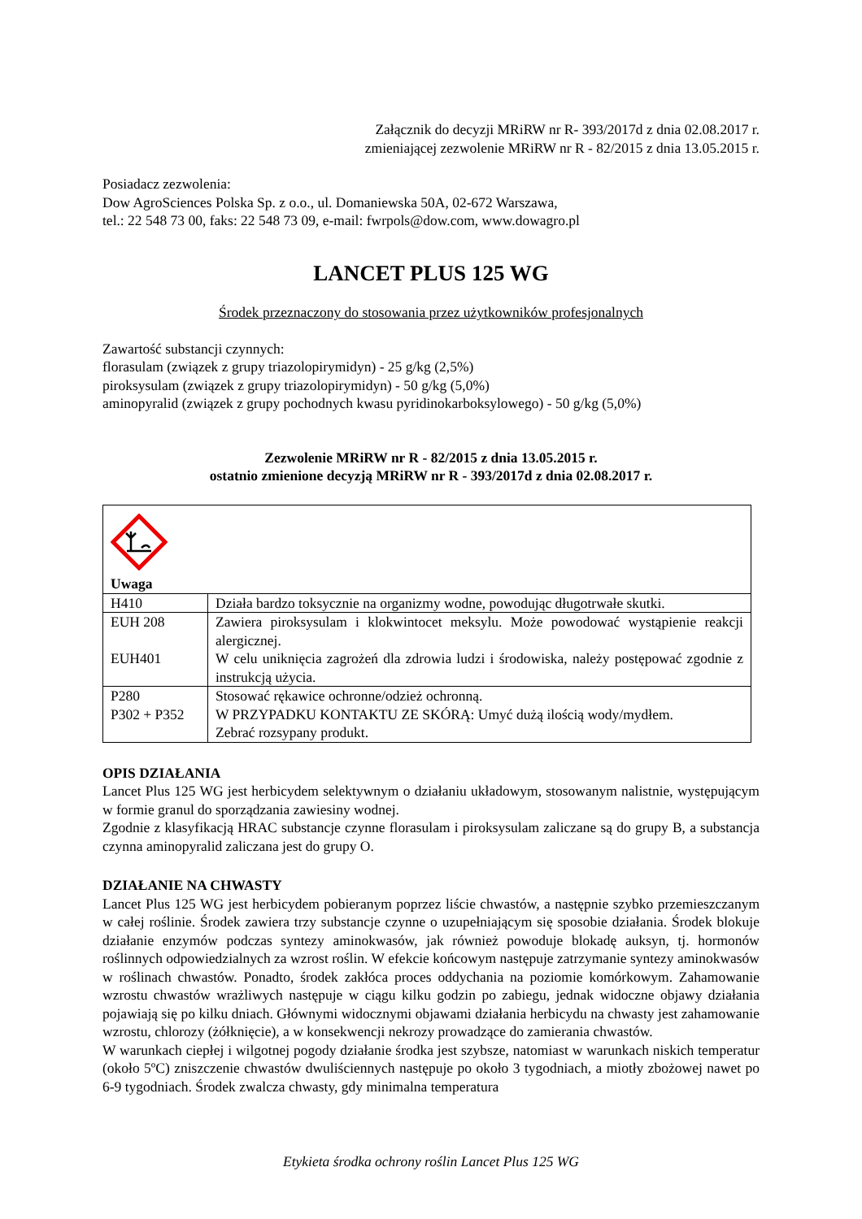Załącznik do decyzji MRiRW nr R- 393/2017d z dnia 02.08.2017 r.
zmieniającej zezwolenie MRiRW nr R - 82/2015 z dnia 13.05.2015 r.
Posiadacz zezwolenia:
Dow AgroSciences Polska Sp. z o.o., ul. Domaniewska 50A, 02-672 Warszawa,
tel.: 22 548 73 00, faks: 22 548 73 09, e-mail: fwrpols@dow.com, www.dowagro.pl
LANCET PLUS 125 WG
Środek przeznaczony do stosowania przez użytkowników profesjonalnych
Zawartość substancji czynnych:
florasulam (związek z grupy triazolopirymidyn) - 25 g/kg (2,5%)
piroksysulam (związek z grupy triazolopirymidyn) - 50 g/kg (5,0%)
aminopyralid (związek z grupy pochodnych kwasu pyridinokarboksylowego) - 50 g/kg (5,0%)
Zezwolenie MRiRW nr R - 82/2015 z dnia 13.05.2015 r.
ostatnio zmienione decyzją MRiRW nr R - 393/2017d z dnia 02.08.2017 r.
| Uwaga | |
| H410 | Działa bardzo toksycznie na organizmy wodne, powodując długotrwałe skutki. |
| EUH 208 EUH401 | Zawiera piroksysulam i klokwintocet meksylu. Może powodować wystąpienie reakcji alergicznej. W celu uniknięcia zagrożeń dla zdrowia ludzi i środowiska, należy postępować zgodnie z instrukcją użycia. |
| P280 P302 + P352 | Stosować rękawice ochronne/odzież ochronną. W PRZYPADKU KONTAKTU ZE SKÓRĄ: Umyć dużą ilością wody/mydłem. Zebrać rozsypany produkt. |
OPIS DZIAŁANIA
Lancet Plus 125 WG jest herbicydem selektywnym o działaniu układowym, stosowanym nalistnie, występującym w formie granul do sporządzania zawiesiny wodnej.
Zgodnie z klasyfikacją HRAC substancje czynne florasulam i piroksysulam zaliczane są do grupy B, a substancja czynna aminopyralid zaliczana jest do grupy O.
DZIAŁANIE NA CHWASTY
Lancet Plus 125 WG jest herbicydem pobieranym poprzez liście chwastów, a następnie szybko przemieszczanym w całej roślinie. Środek zawiera trzy substancje czynne o uzupełniającym się sposobie działania. Środek blokuje działanie enzymów podczas syntezy aminokwasów, jak również powoduje blokadę auksyn, tj. hormonów roślinnych odpowiedzialnych za wzrost roślin. W efekcie końcowym następuje zatrzymanie syntezy aminokwasów w roślinach chwastów. Ponadto, środek zakłóca proces oddychania na poziomie komórkowym. Zahamowanie wzrostu chwastów wrażliwych następuje w ciągu kilku godzin po zabiegu, jednak widoczne objawy działania pojawiają się po kilku dniach. Głównymi widocznymi objawami działania herbicydu na chwasty jest zahamowanie wzrostu, chlorozy (żółknięcie), a w konsekwencji nekrozy prowadzące do zamierania chwastów.
W warunkach ciepłej i wilgotnej pogody działanie środka jest szybsze, natomiast w warunkach niskich temperatur (około 5ºC) zniszczenie chwastów dwuliściennych następuje po około 3 tygodniach, a miotły zbożowej nawet po 6-9 tygodniach. Środek zwalcza chwasty, gdy minimalna temperatura
Etykieta środka ochrony roślin Lancet Plus 125 WG